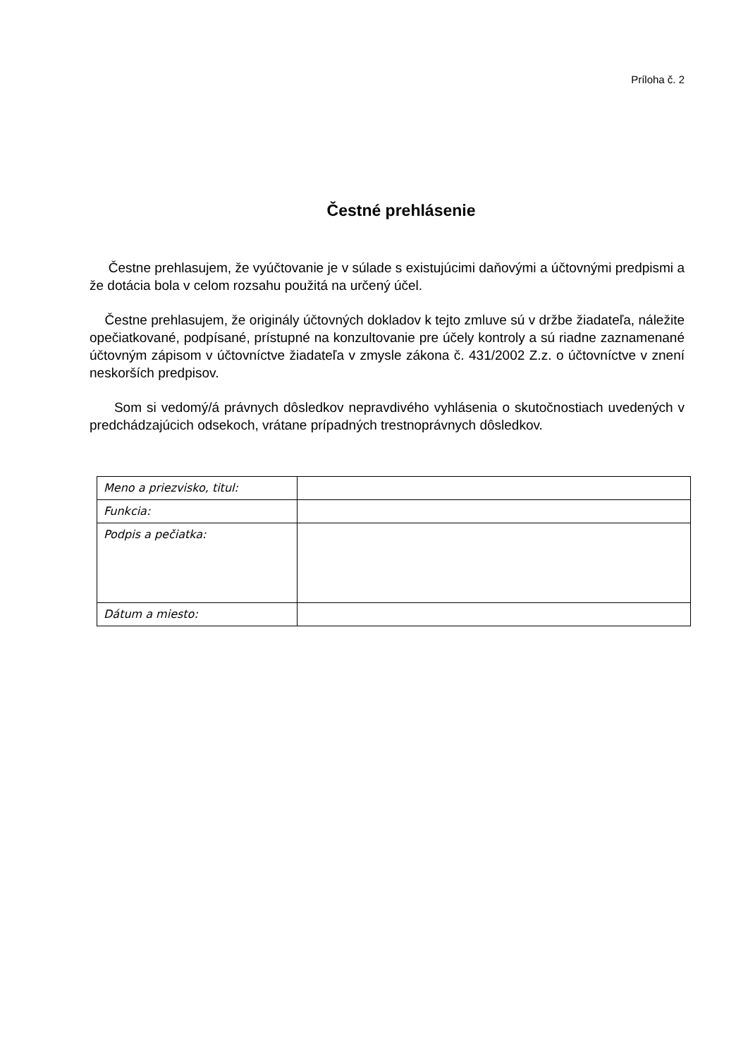Príloha č. 2
Čestné prehlásenie
Čestne prehlasujem, že vyúčtovanie je v súlade s existujúcimi daňovými a účtovnými predpismi a že dotácia bola v celom rozsahu použitá na určený účel.
Čestne prehlasujem, že originály účtovných dokladov k tejto zmluve sú v držbe žiadateľa, náležite opečiatkované, podpísané, prístupné na konzultovanie pre účely kontroly a sú riadne zaznamenané účtovným zápisom v účtovníctve žiadateľa v zmysle zákona č. 431/2002 Z.z. o účtovníctve v znení neskorších predpisov.
Som si vedomý/á právnych dôsledkov nepravdivého vyhlásenia o skutočnostiach uvedených v predchádzajúcich odsekoch, vrátane prípadných trestnoprávnych dôsledkov.
| Meno a priezvisko, titul: | |
| Funkcia: | |
| Podpis a pečiatka: | |
| Dátum a miesto: | |